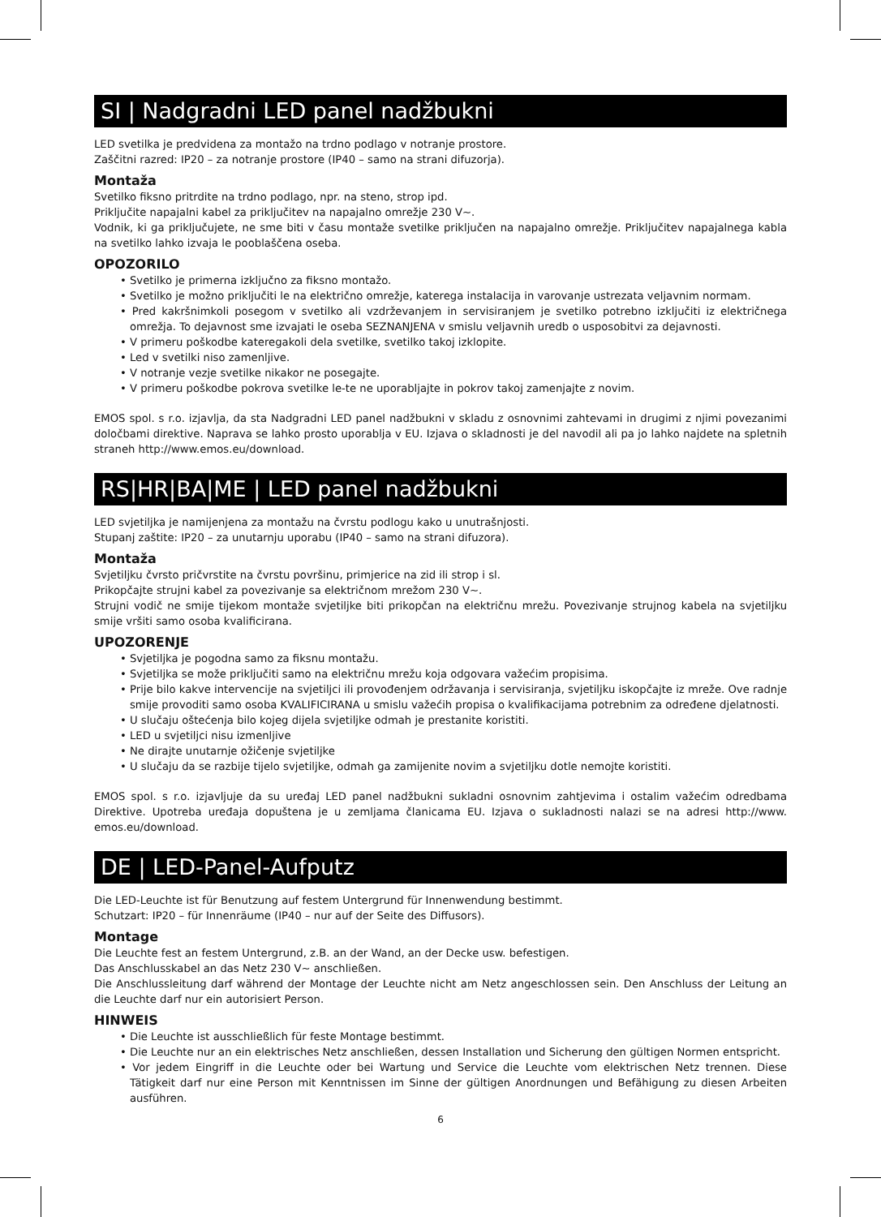SI | Nadgradni LED panel nadžbukni
LED svetilka je predvidena za montažo na trdno podlago v notranje prostore.
Zaščitni razred: IP20 – za notranje prostore (IP40 – samo na strani difuzorja).
Montaža
Svetilko fiksno pritrdite na trdno podlago, npr. na steno, strop ipd.
Priključite napajalni kabel za priključitev na napajalno omrežje 230 V~.
Vodnik, ki ga priključujete, ne sme biti v času montaže svetilke priključen na napajalno omrežje. Priključitev napajalnega kabla na svetilko lahko izvaja le pooblaščena oseba.
OPOZORILO
• Svetilko je primerna izključno za fiksno montažo.
• Svetilko je možno priključiti le na električno omrežje, katerega instalacija in varovanje ustrezata veljavnim normam.
• Pred kakršnimkoli posegom v svetilko ali vzdrževanjem in servisiranjem je svetilko potrebno izključiti iz električnega omrežja. To dejavnost sme izvajati le oseba SEZNANJENA v smislu veljavnih uredb o usposobitvi za dejavnosti.
• V primeru poškodbe kateregakoli dela svetilke, svetilko takoj izklopite.
• Led v svetilki niso zamenljive.
• V notranje vezje svetilke nikakor ne posegajte.
• V primeru poškodbe pokrova svetilke le-te ne uporabljajte in pokrov takoj zamenjajte z novim.
EMOS spol. s r.o. izjavlja, da sta Nadgradni LED panel nadžbukni v skladu z osnovnimi zahtevami in drugimi z njimi povezanimi določbami direktive. Naprava se lahko prosto uporablja v EU. Izjava o skladnosti je del navodil ali pa jo lahko najdete na spletnih straneh http://www.emos.eu/download.
RS|HR|BA|ME | LED panel nadžbukni
LED svjetiljka je namijenjena za montažu na čvrstu podlogu kako u unutrašnjosti.
Stupanj zaštite: IP20 – za unutarnju uporabu (IP40 – samo na strani difuzora).
Montaža
Svjetiljku čvrsto pričvrstite na čvrstu površinu, primjerice na zid ili strop i sl.
Prikopčajte strujni kabel za povezivanje sa električnom mrežom 230 V~.
Strujni vodič ne smije tijekom montaže svjetiljke biti prikopčan na električnu mrežu. Povezivanje strujnog kabela na svjetiljku smije vršiti samo osoba kvalificirana.
UPOZORENJE
• Svjetiljka je pogodna samo za fiksnu montažu.
• Svjetiljka se može priključiti samo na električnu mrežu koja odgovara važećim propisima.
• Prije bilo kakve intervencije na svjetiljci ili provođenjem održavanja i servisiranja, svjetiljku iskopčajte iz mreže. Ove radnje smije provoditi samo osoba KVALIFICIRANA u smislu važećih propisa o kvalifikacijama potrebnim za određene djelatnosti.
• U slučaju oštećenja bilo kojeg dijela svjetiljke odmah je prestanite koristiti.
• LED u svjetiljci nisu izmenljive
• Ne dirajte unutarnje ožičenje svjetiljke
• U slučaju da se razbije tijelo svjetiljke, odmah ga zamijenite novim a svjetiljku dotle nemojte koristiti.
EMOS spol. s r.o. izjavljuje da su uređaj LED panel nadžbukni sukladni osnovnim zahtjevima i ostalim važećim odredbama Direktive. Upotreba uređaja dopuštena je u zemljama članicama EU. Izjava o sukladnosti nalazi se na adresi http://www. emos.eu/download.
DE | LED-Panel-Aufputz
Die LED-Leuchte ist für Benutzung auf festem Untergrund für Innenwendung bestimmt.
Schutzart: IP20 – für Innenräume (IP40 – nur auf der Seite des Diffusors).
Montage
Die Leuchte fest an festem Untergrund, z.B. an der Wand, an der Decke usw. befestigen.
Das Anschlusskabel an das Netz 230 V~ anschließen.
Die Anschlussleitung darf während der Montage der Leuchte nicht am Netz angeschlossen sein. Den Anschluss der Leitung an die Leuchte darf nur ein autorisiert Person.
HINWEIS
• Die Leuchte ist ausschließlich für feste Montage bestimmt.
• Die Leuchte nur an ein elektrisches Netz anschließen, dessen Installation und Sicherung den gültigen Normen entspricht.
• Vor jedem Eingriff in die Leuchte oder bei Wartung und Service die Leuchte vom elektrischen Netz trennen. Diese Tätigkeit darf nur eine Person mit Kenntnissen im Sinne der gültigen Anordnungen und Befähigung zu diesen Arbeiten ausführen.
6